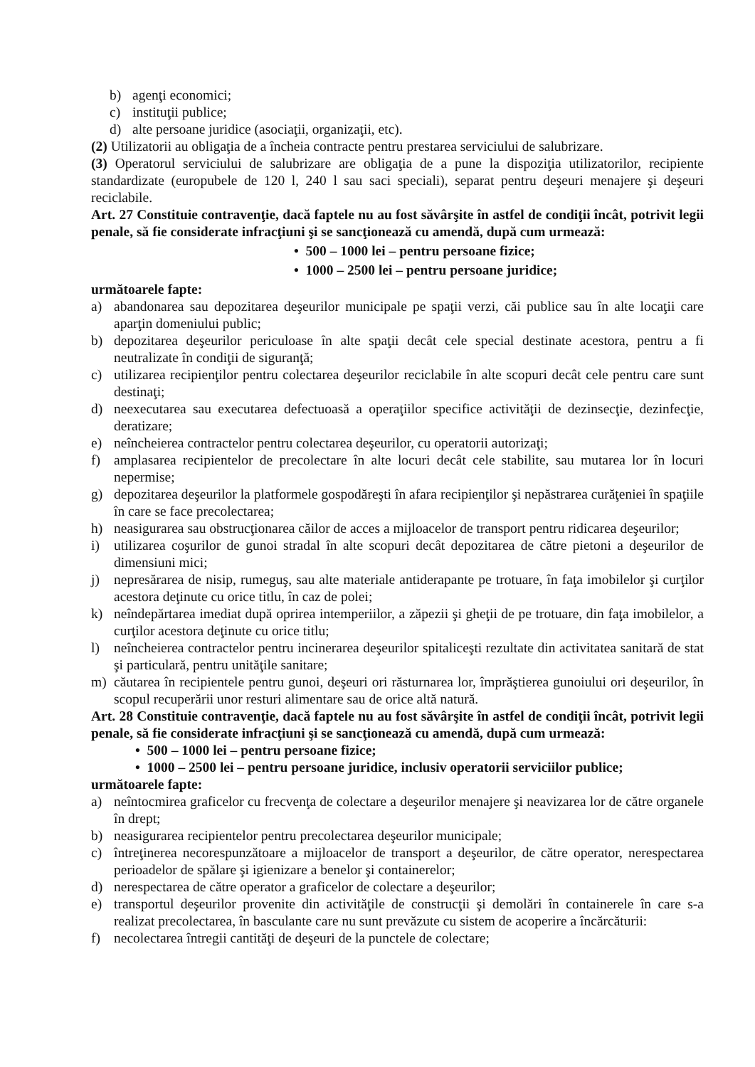b) agenţi economici;
c) instituţii publice;
d) alte persoane juridice (asociaţii, organizaţii, etc).
(2) Utilizatorii au obligaţia de a încheia contracte pentru prestarea serviciului de salubrizare.
(3) Operatorul serviciului de salubrizare are obligaţia de a pune la dispoziţia utilizatorilor, recipiente standardizate (europubele de 120 l, 240 l sau saci speciali), separat pentru deşeuri menajere şi deşeuri reciclabile.
Art. 27 Constituie contravenţie, dacă faptele nu au fost săvârşite în astfel de condiţii încât, potrivit legii penale, să fie considerate infracţiuni şi se sancţionează cu amendă, după cum urmează:
• 500 – 1000 lei – pentru persoane fizice;
• 1000 – 2500 lei – pentru persoane juridice;
următoarele fapte:
a) abandonarea sau depozitarea deşeurilor municipale pe spaţii verzi, căi publice sau în alte locaţii care aparţin domeniului public;
b) depozitarea deşeurilor periculoase în alte spaţii decât cele special destinate acestora, pentru a fi neutralizate în condiţii de siguranţă;
c) utilizarea recipienţilor pentru colectarea deşeurilor reciclabile în alte scopuri decât cele pentru care sunt destinaţi;
d) neexecutarea sau executarea defectuoasă a operaţiilor specifice activităţii de dezinsecţie, dezinfecţie, deratizare;
e) neîncheierea contractelor pentru colectarea deşeurilor, cu operatorii autorizaţi;
f) amplasarea recipientelor de precolectare în alte locuri decât cele stabilite, sau mutarea lor în locuri nepermise;
g) depozitarea deşeurilor la platformele gospodăreşti în afara recipienţilor şi nepăstrarea curăţeniei în spaţiile în care se face precolectarea;
h) neasigurarea sau obstrucţionarea căilor de acces a mijloacelor de transport pentru ridicarea deşeurilor;
i) utilizarea coşurilor de gunoi stradal în alte scopuri decât depozitarea de către pietoni a deşeurilor de dimensiuni mici;
j) nepresărarea de nisip, rumeguş, sau alte materiale antiderapante pe trotuare, în faţa imobilelor şi curţilor acestora deţinute cu orice titlu, în caz de polei;
k) neîndepărtarea imediat după oprirea intemperiilor, a zăpezii şi gheţii de pe trotuare, din faţa imobilelor, a curţilor acestora deţinute cu orice titlu;
l) neîncheierea contractelor pentru incinerarea deşeurilor spitaliceşti rezultate din activitatea sanitară de stat şi particulară, pentru unităţile sanitare;
m) căutarea în recipientele pentru gunoi, deşeuri ori răsturnarea lor, împrăştierea gunoiului ori deşeurilor, în scopul recuperării unor resturi alimentare sau de orice altă natură.
Art. 28 Constituie contravenţie, dacă faptele nu au fost săvârşite în astfel de condiţii încât, potrivit legii penale, să fie considerate infracţiuni şi se sancţionează cu amendă, după cum urmează:
• 500 – 1000 lei – pentru persoane fizice;
• 1000 – 2500 lei – pentru persoane juridice, inclusiv operatorii serviciilor publice;
următoarele fapte:
a) neîntocmirea graficelor cu frecvenţa de colectare a deşeurilor menajere şi neavizarea lor de către organele în drept;
b) neasigurarea recipientelor pentru precolectarea deşeurilor municipale;
c) întreţinerea necorespunzătoare a mijloacelor de transport a deşeurilor, de către operator, nerespectarea perioadelor de spălare şi igienizare a benelor şi containerelor;
d) nerespectarea de către operator a graficelor de colectare a deşeurilor;
e) transportul deşeurilor provenite din activităţile de construcţii şi demolări în containerele în care s-a realizat precolectarea, în basculante care nu sunt prevăzute cu sistem de acoperire a încărcăturii:
f) necolectarea întregii cantităţi de deşeuri de la punctele de colectare;